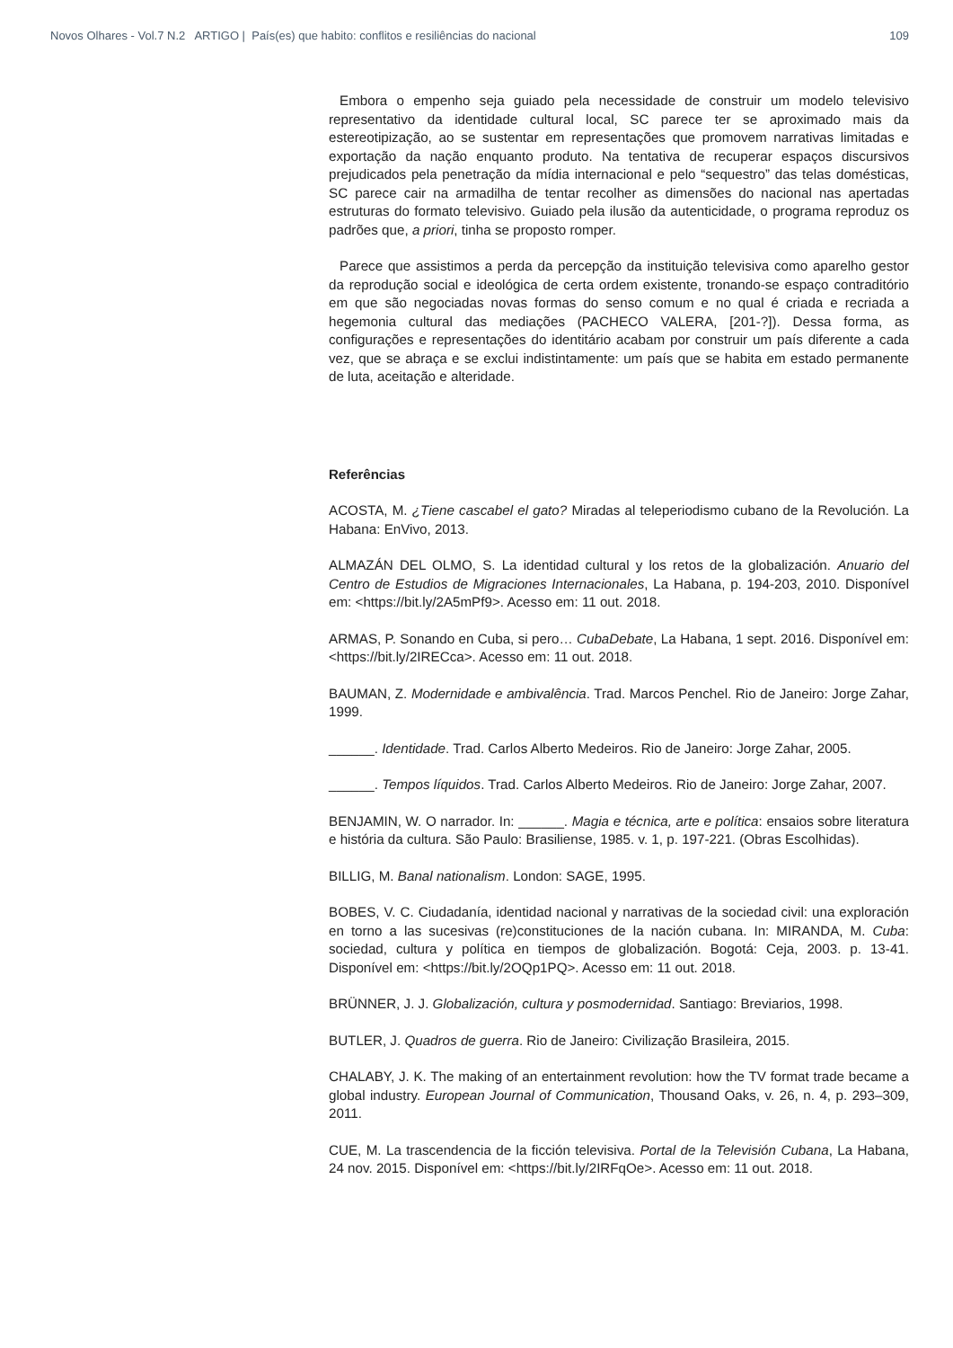Novos Olhares - Vol.7 N.2 ARTIGO | País(es) que habito: conflitos e resiliências do nacional 109
Embora o empenho seja guiado pela necessidade de construir um modelo televisivo representativo da identidade cultural local, SC parece ter se aproximado mais da estereotipização, ao se sustentar em representações que promovem narrativas limitadas e exportação da nação enquanto produto. Na tentativa de recuperar espaços discursivos prejudicados pela penetração da mídia internacional e pelo “sequestro” das telas domésticas, SC parece cair na armadilha de tentar recolher as dimensões do nacional nas apertadas estruturas do formato televisivo. Guiado pela ilusão da autenticidade, o programa reproduz os padrões que, a priori, tinha se proposto romper.
Parece que assistimos a perda da percepção da instituição televisiva como aparelho gestor da reprodução social e ideológica de certa ordem existente, tronando-se espaço contraditório em que são negociadas novas formas do senso comum e no qual é criada e recriada a hegemonia cultural das mediações (PACHECO VALERA, [201-?]). Dessa forma, as configurações e representações do identitário acabam por construir um país diferente a cada vez, que se abraça e se exclui indistintamente: um país que se habita em estado permanente de luta, aceitação e alteridade.
Referências
ACOSTA, M. ¿Tiene cascabel el gato? Miradas al teleperiodismo cubano de la Revolución. La Habana: EnVivo, 2013.
ALMAZÁN DEL OLMO, S. La identidad cultural y los retos de la globalización. Anuario del Centro de Estudios de Migraciones Internacionales, La Habana, p. 194-203, 2010. Disponível em: <https://bit.ly/2A5mPf9>. Acesso em: 11 out. 2018.
ARMAS, P. Sonando en Cuba, si pero… CubaDebate, La Habana, 1 sept. 2016. Disponível em: <https://bit.ly/2IRECca>. Acesso em: 11 out. 2018.
BAUMAN, Z. Modernidade e ambivalência. Trad. Marcos Penchel. Rio de Janeiro: Jorge Zahar, 1999.
______. Identidade. Trad. Carlos Alberto Medeiros. Rio de Janeiro: Jorge Zahar, 2005.
______. Tempos líquidos. Trad. Carlos Alberto Medeiros. Rio de Janeiro: Jorge Zahar, 2007.
BENJAMIN, W. O narrador. In: ______. Magia e técnica, arte e política: ensaios sobre literatura e história da cultura. São Paulo: Brasiliense, 1985. v. 1, p. 197-221. (Obras Escolhidas).
BILLIG, M. Banal nationalism. London: SAGE, 1995.
BOBES, V. C. Ciudadanía, identidad nacional y narrativas de la sociedad civil: una exploración en torno a las sucesivas (re)constituciones de la nación cubana. In: MIRANDA, M. Cuba: sociedad, cultura y política en tiempos de globalización. Bogotá: Ceja, 2003. p. 13-41. Disponível em: <https://bit.ly/2OQp1PQ>. Acesso em: 11 out. 2018.
BRÜNNER, J. J. Globalización, cultura y posmodernidad. Santiago: Breviarios, 1998.
BUTLER, J. Quadros de guerra. Rio de Janeiro: Civilização Brasileira, 2015.
CHALABY, J. K. The making of an entertainment revolution: how the TV format trade became a global industry. European Journal of Communication, Thousand Oaks, v. 26, n. 4, p. 293–309, 2011.
CUE, M. La trascendencia de la ficción televisiva. Portal de la Televisión Cubana, La Habana, 24 nov. 2015. Disponível em: <https://bit.ly/2IRFqOe>. Acesso em: 11 out. 2018.